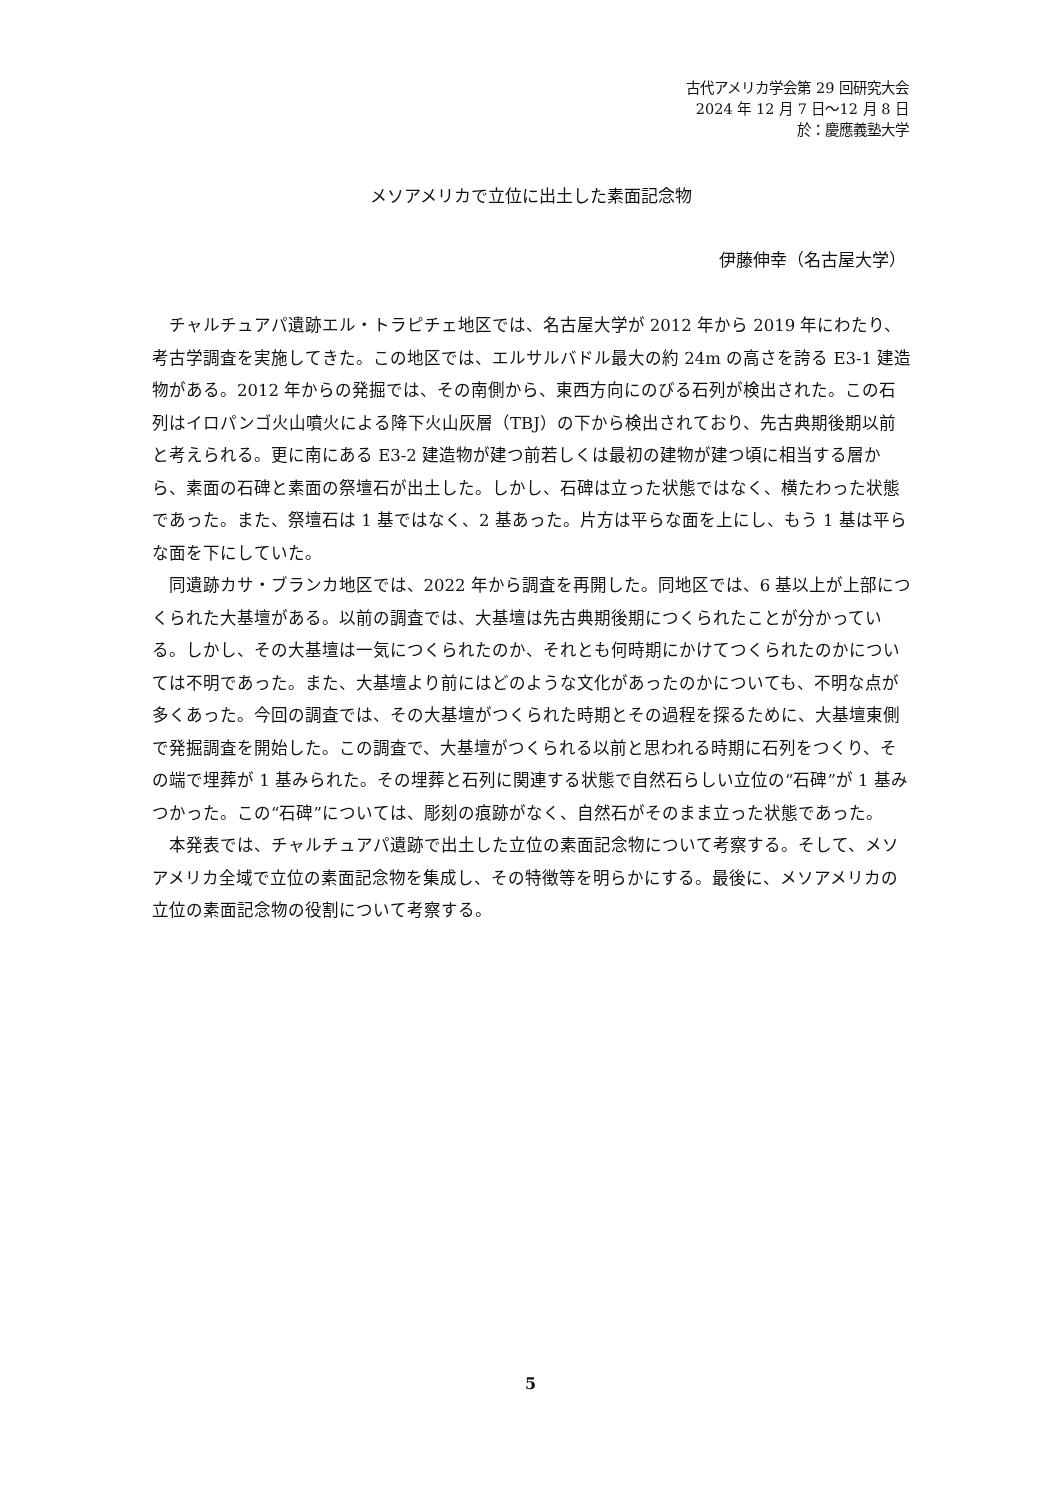古代アメリカ学会第 29 回研究大会
2024 年 12 月 7 日～12 月 8 日
於：慶應義塾大学
メソアメリカで立位に出土した素面記念物
伊藤伸幸（名古屋大学）
チャルチュアパ遺跡エル・トラピチェ地区では、名古屋大学が 2012 年から 2019 年にわたり、考古学調査を実施してきた。この地区では、エルサルバドル最大の約 24m の高さを誇る E3-1 建造物がある。2012 年からの発掘では、その南側から、東西方向にのびる石列が検出された。この石列はイロパンゴ火山噴火による降下火山灰層（TBJ）の下から検出されており、先古典期後期以前と考えられる。更に南にある E3-2 建造物が建つ前若しくは最初の建物が建つ頃に相当する層から、素面の石碑と素面の祭壇石が出土した。しかし、石碑は立った状態ではなく、横たわった状態であった。また、祭壇石は 1 基ではなく、2 基あった。片方は平らな面を上にし、もう 1 基は平らな面を下にしていた。
同遺跡カサ・ブランカ地区では、2022 年から調査を再開した。同地区では、6 基以上が上部につくられた大基壇がある。以前の調査では、大基壇は先古典期後期につくられたことが分かっている。しかし、その大基壇は一気につくられたのか、それとも何時期にかけてつくられたのかについては不明であった。また、大基壇より前にはどのような文化があったのかについても、不明な点が多くあった。今回の調査では、その大基壇がつくられた時期とその過程を探るために、大基壇東側で発掘調査を開始した。この調査で、大基壇がつくられる以前と思われる時期に石列をつくり、その端で埋葬が 1 基みられた。その埋葬と石列に関連する状態で自然石らしい立位の“石碑”が 1 基みつかった。この“石碑”については、彫刻の痕跡がなく、自然石がそのまま立った状態であった。
本発表では、チャルチュアパ遺跡で出土した立位の素面記念物について考察する。そして、メソアメリカ全域で立位の素面記念物を集成し、その特徴等を明らかにする。最後に、メソアメリカの立位の素面記念物の役割について考察する。
5